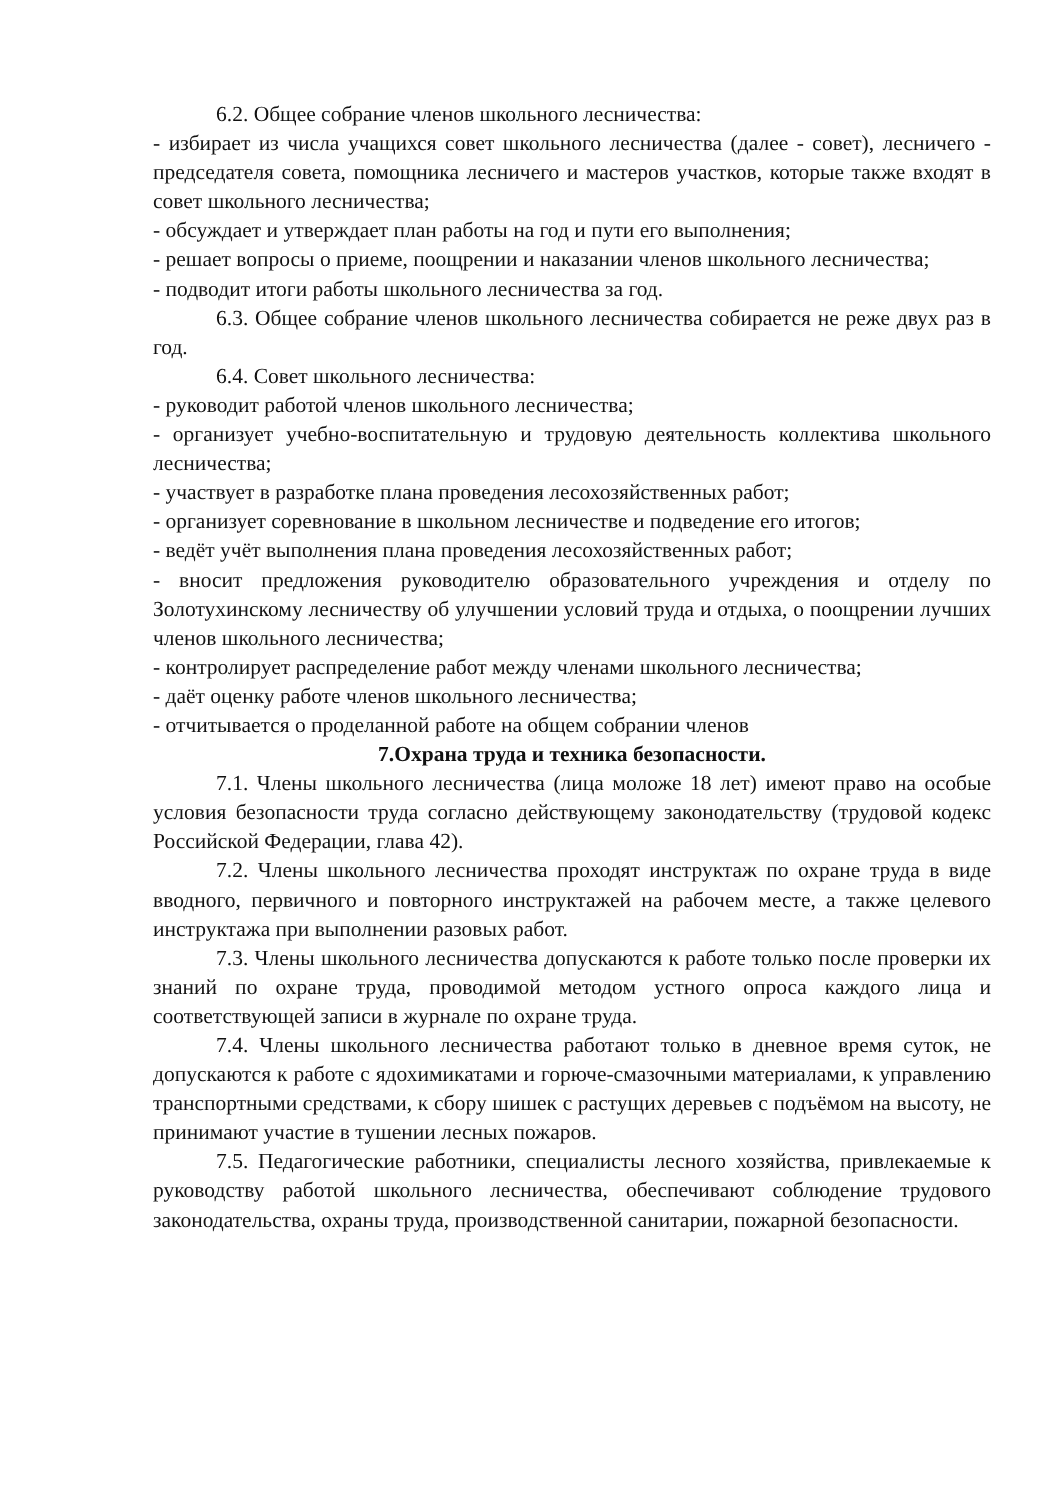6.2. Общее собрание членов школьного лесничества:
- избирает из числа учащихся совет школьного лесничества (далее - совет), лесничего - председателя совета, помощника лесничего и мастеров участков, которые также входят в совет школьного лесничества;
- обсуждает и утверждает план работы на год и пути его выполнения;
- решает вопросы о приеме, поощрении и наказании членов школьного лесничества;
- подводит итоги работы школьного лесничества за год.
6.3. Общее собрание членов школьного лесничества собирается не реже двух раз в год.
6.4. Совет школьного лесничества:
- руководит работой членов школьного лесничества;
- организует учебно-воспитательную и трудовую деятельность коллектива школьного лесничества;
- участвует в разработке плана проведения лесохозяйственных работ;
- организует соревнование в школьном лесничестве и подведение его итогов;
- ведёт учёт выполнения плана проведения лесохозяйственных работ;
- вносит предложения руководителю образовательного учреждения и отделу по Золотухинскому лесничеству об улучшении условий труда и отдыха, о поощрении лучших членов школьного лесничества;
- контролирует распределение работ между членами школьного лесничества;
- даёт оценку работе членов школьного лесничества;
- отчитывается о проделанной работе на общем собрании членов
7.Охрана труда и техника безопасности.
7.1. Члены школьного лесничества (лица моложе 18 лет) имеют право на особые условия безопасности труда согласно действующему законодательству (трудовой кодекс Российской Федерации, глава 42).
7.2. Члены школьного лесничества проходят инструктаж по охране труда в виде вводного, первичного и повторного инструктажей на рабочем месте, а также целевого инструктажа при выполнении разовых работ.
7.3. Члены школьного лесничества допускаются к работе только после проверки их знаний по охране труда, проводимой методом устного опроса каждого лица и соответствующей записи в журнале по охране труда.
7.4. Члены школьного лесничества работают только в дневное время суток, не допускаются к работе с ядохимикатами и горюче-смазочными материалами, к управлению транспортными средствами, к сбору шишек с растущих деревьев с подъёмом на высоту, не принимают участие в тушении лесных пожаров.
7.5. Педагогические работники, специалисты лесного хозяйства, привлекаемые к руководству работой школьного лесничества, обеспечивают соблюдение трудового законодательства, охраны труда, производственной санитарии, пожарной безопасности.